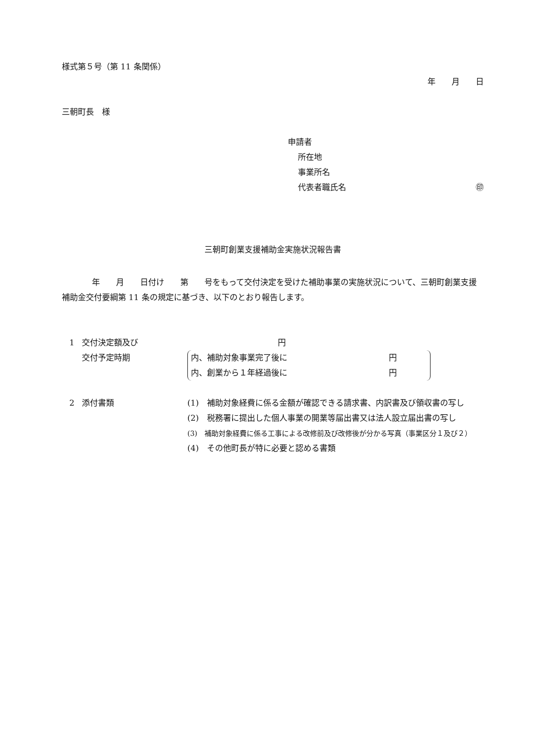様式第５号（第 11 条関係）
年　　月　　日
三朝町長　様
申請者
所在地
事業所名
代表者職氏名 ㊞
三朝町創業支援補助金実施状況報告書
年　　月　　日付け　　第　　号をもって交付決定を受けた補助事業の実施状況について、三朝町創業支援補助金交付要綱第 11 条の規定に基づき、以下のとおり報告します。
1 交付決定額及び 円
交付予定時期 内、補助対象事業完了後に 円
内、創業から１年経過後に 円
2 添付書類 (1)　補助対象経費に係る金額が確認できる請求書、内訳書及び領収書の写し
(2)　税務署に提出した個人事業の開業等届出書又は法人設立届出書の写し
(3)　補助対象経費に係る工事による改修前及び改修後が分かる写真（事業区分１及び２）
(4)　その他町長が特に必要と認める書類